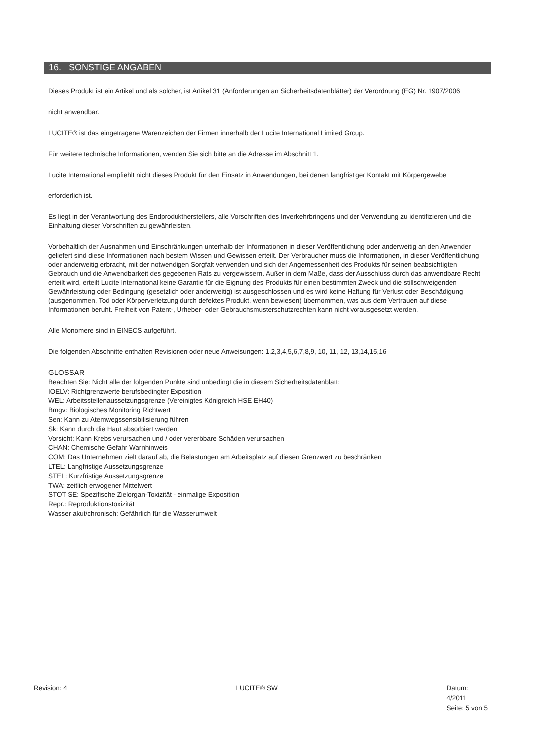16. SONSTIGE ANGABEN
Dieses Produkt ist ein Artikel und als solcher, ist Artikel 31 (Anforderungen an Sicherheitsdatenblätter) der Verordnung (EG) Nr. 1907/2006
nicht anwendbar.
LUCITE® ist das eingetragene Warenzeichen der Firmen innerhalb der Lucite International Limited Group.
Für weitere technische Informationen, wenden Sie sich bitte an die Adresse im Abschnitt 1.
Lucite International empfiehlt nicht dieses Produkt für den Einsatz in Anwendungen, bei denen langfristiger Kontakt mit Körpergewebe
erforderlich ist.
Es liegt in der Verantwortung des Endproduktherstellers, alle Vorschriften des Inverkehrbringens und der Verwendung zu identifizieren und die Einhaltung dieser Vorschriften zu gewährleisten.
Vorbehaltlich der Ausnahmen und Einschränkungen unterhalb der Informationen in dieser Veröffentlichung oder anderweitig an den Anwender geliefert sind diese Informationen nach bestem Wissen und Gewissen erteilt. Der Verbraucher muss die Informationen, in dieser Veröffentlichung oder anderweitig erbracht, mit der notwendigen Sorgfalt verwenden und sich der Angemessenheit des Produkts für seinen beabsichtigten Gebrauch und die Anwendbarkeit des gegebenen Rats zu vergewissern. Außer in dem Maße, dass der Ausschluss durch das anwendbare Recht erteilt wird, erteilt Lucite International keine Garantie für die Eignung des Produkts für einen bestimmten Zweck und die stillschweigenden Gewährleistung oder Bedingung (gesetzlich oder anderweitig) ist ausgeschlossen und es wird keine Haftung für Verlust oder Beschädigung (ausgenommen, Tod oder Körperverletzung durch defektes Produkt, wenn bewiesen) übernommen, was aus dem Vertrauen auf diese Informationen beruht. Freiheit von Patent-, Urheber- oder Gebrauchsmusterschutzrechten kann nicht vorausgesetzt werden.
Alle Monomere sind in EINECS aufgeführt.
Die folgenden Abschnitte enthalten Revisionen oder neue Anweisungen: 1,2,3,4,5,6,7,8,9, 10, 11, 12, 13,14,15,16
GLOSSAR
Beachten Sie: Nicht alle der folgenden Punkte sind unbedingt die in diesem Sicherheitsdatenblatt:
IOELV: Richtgrenzwerte berufsbedingter Exposition
WEL: Arbeitsstellenaussetzungsgrenze (Vereinigtes Königreich HSE EH40)
Bmgv: Biologisches Monitoring Richtwert
Sen: Kann zu Atemwegssensibilisierung führen
Sk: Kann durch die Haut absorbiert werden
Vorsicht: Kann Krebs verursachen und / oder vererbbare Schäden verursachen
CHAN: Chemische Gefahr Warnhinweis
COM: Das Unternehmen zielt darauf ab, die Belastungen am Arbeitsplatz auf diesen Grenzwert zu beschränken
LTEL: Langfristige Aussetzungsgrenze
STEL: Kurzfristige Aussetzungsgrenze
TWA: zeitlich erwogener Mittelwert
STOT SE: Spezifische Zielorgan-Toxizität - einmalige Exposition
Repr.: Reproduktionstoxizität
Wasser akut/chronisch: Gefährlich für die Wasserumwelt
Revision: 4 LUCITE® SW Datum:
4/2011
Seite: 5 von 5